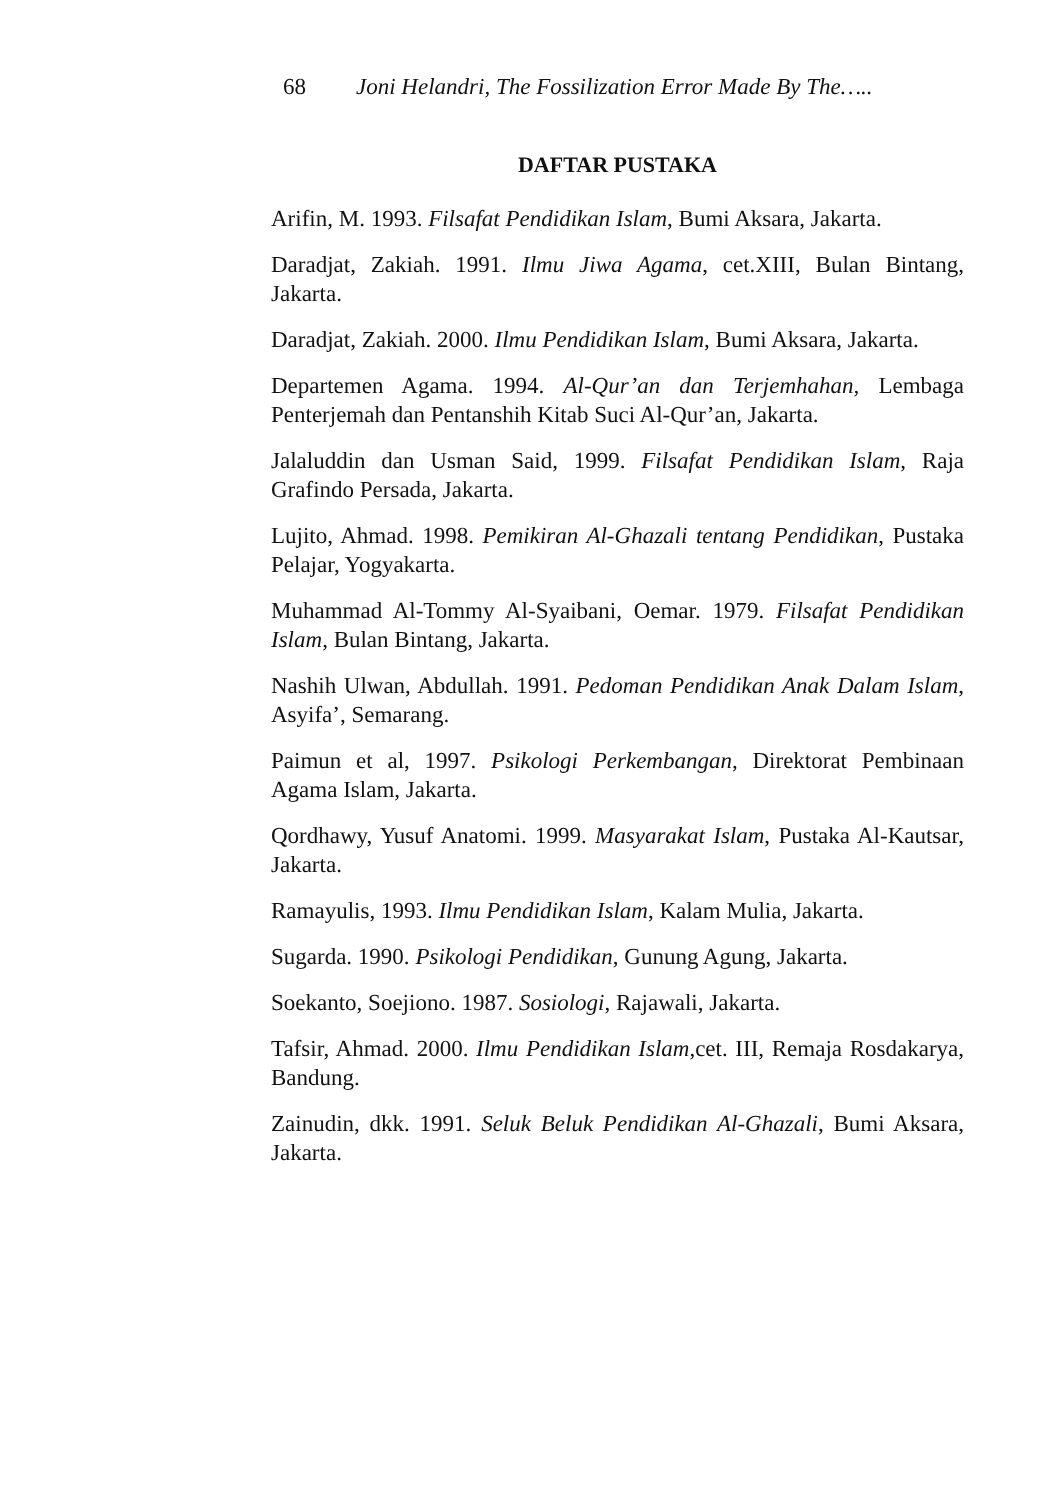68 Joni Helandri, The Fossilization Error Made By The…..
DAFTAR PUSTAKA
Arifin, M. 1993. Filsafat Pendidikan Islam, Bumi Aksara, Jakarta.
Daradjat, Zakiah. 1991. Ilmu Jiwa Agama, cet.XIII, Bulan Bintang, Jakarta.
Daradjat, Zakiah. 2000. Ilmu Pendidikan Islam, Bumi Aksara, Jakarta.
Departemen Agama. 1994. Al-Qur’an dan Terjemhahan, Lembaga Penterjemah dan Pentanshih Kitab Suci Al-Qur’an, Jakarta.
Jalaluddin dan Usman Said, 1999. Filsafat Pendidikan Islam, Raja Grafindo Persada, Jakarta.
Lujito, Ahmad. 1998. Pemikiran Al-Ghazali tentang Pendidikan, Pustaka Pelajar, Yogyakarta.
Muhammad Al-Tommy Al-Syaibani, Oemar. 1979. Filsafat Pendidikan Islam, Bulan Bintang, Jakarta.
Nashih Ulwan, Abdullah. 1991. Pedoman Pendidikan Anak Dalam Islam, Asyifa’, Semarang.
Paimun et al, 1997. Psikologi Perkembangan, Direktorat Pembinaan Agama Islam, Jakarta.
Qordhawy, Yusuf Anatomi. 1999. Masyarakat Islam, Pustaka Al-Kautsar, Jakarta.
Ramayulis, 1993. Ilmu Pendidikan Islam, Kalam Mulia, Jakarta.
Sugarda. 1990. Psikologi Pendidikan, Gunung Agung, Jakarta.
Soekanto, Soejiono. 1987. Sosiologi, Rajawali, Jakarta.
Tafsir, Ahmad. 2000. Ilmu Pendidikan Islam,cet. III, Remaja Rosdakarya, Bandung.
Zainudin, dkk. 1991. Seluk Beluk Pendidikan Al-Ghazali, Bumi Aksara, Jakarta.